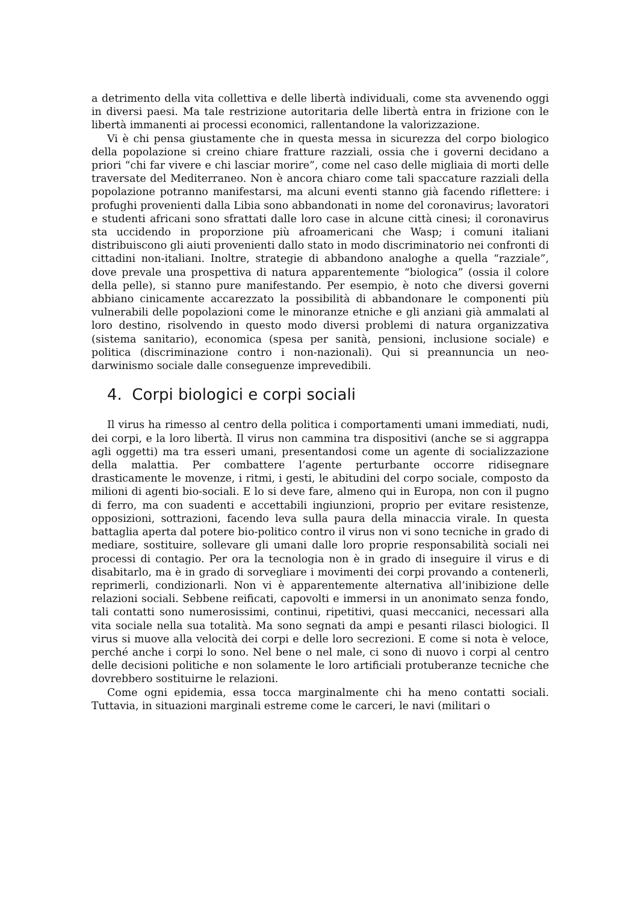a detrimento della vita collettiva e delle libertà individuali, come sta avvenendo oggi in diversi paesi. Ma tale restrizione autoritaria delle libertà entra in frizione con le libertà immanenti ai processi economici, rallentandone la valorizzazione.
Vi è chi pensa giustamente che in questa messa in sicurezza del corpo biologico della popolazione si creino chiare fratture razziali, ossia che i governi decidano a priori “chi far vivere e chi lasciar morire”, come nel caso delle migliaia di morti delle traversate del Mediterraneo. Non è ancora chiaro come tali spaccature razziali della popolazione potranno manifestarsi, ma alcuni eventi stanno già facendo riflettere: i profughi provenienti dalla Libia sono abbandonati in nome del coronavirus; lavoratori e studenti africani sono sfrattati dalle loro case in alcune città cinesi; il coronavirus sta uccidendo in proporzione più afroamericani che Wasp; i comuni italiani distribuiscono gli aiuti provenienti dallo stato in modo discriminatorio nei confronti di cittadini non-italiani. Inoltre, strategie di abbandono analoghe a quella “razziale”, dove prevale una prospettiva di natura apparentemente “biologica” (ossia il colore della pelle), si stanno pure manifestando. Per esempio, è noto che diversi governi abbiano cinicamente accarezzato la possibilità di abbandonare le componenti più vulnerabili delle popolazioni come le minoranze etniche e gli anziani già ammalati al loro destino, risolvendo in questo modo diversi problemi di natura organizzativa (sistema sanitario), economica (spesa per sanità, pensioni, inclusione sociale) e politica (discriminazione contro i non-nazionali). Qui si preannuncia un neo-darwinismo sociale dalle conseguenze imprevedibili.
4. Corpi biologici e corpi sociali
Il virus ha rimesso al centro della politica i comportamenti umani immediati, nudi, dei corpi, e la loro libertà. Il virus non cammina tra dispositivi (anche se si aggrappa agli oggetti) ma tra esseri umani, presentandosi come un agente di socializzazione della malattia. Per combattere l’agente perturbante occorre ridisegnare drasticamente le movenze, i ritmi, i gesti, le abitudini del corpo sociale, composto da milioni di agenti bio-sociali. E lo si deve fare, almeno qui in Europa, non con il pugno di ferro, ma con suadenti e accettabili ingiunzioni, proprio per evitare resistenze, opposizioni, sottrazioni, facendo leva sulla paura della minaccia virale. In questa battaglia aperta dal potere bio-politico contro il virus non vi sono tecniche in grado di mediare, sostituire, sollevare gli umani dalle loro proprie responsabilità sociali nei processi di contagio. Per ora la tecnologia non è in grado di inseguire il virus e di disabitarlo, ma è in grado di sorvegliare i movimenti dei corpi provando a contenerli, reprimerli, condizionarli. Non vi è apparentemente alternativa all’inibizione delle relazioni sociali. Sebbene reificati, capovolti e immersi in un anonimato senza fondo, tali contatti sono numerosissimi, continui, ripetitivi, quasi meccanici, necessari alla vita sociale nella sua totalità. Ma sono segnati da ampi e pesanti rilasci biologici. Il virus si muove alla velocità dei corpi e delle loro secrezioni. E come si nota è veloce, perché anche i corpi lo sono. Nel bene o nel male, ci sono di nuovo i corpi al centro delle decisioni politiche e non solamente le loro artificiali protuberanze tecniche che dovrebbero sostituirne le relazioni.
Come ogni epidemia, essa tocca marginalmente chi ha meno contatti sociali. Tuttavia, in situazioni marginali estreme come le carceri, le navi (militari o